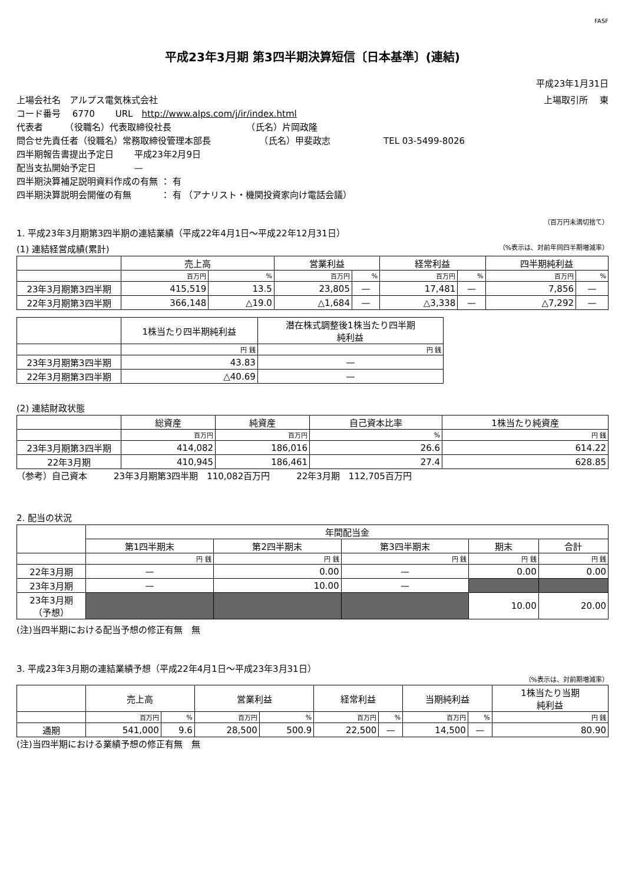FASF
平成23年3月期 第3四半期決算短信〔日本基準〕(連結)
平成23年1月31日
上場会社名　アルプス電気株式会社 上場取引所　 東
コード番号　 6770　　 URL　http://www.alps.com/j/ir/index.html
代表者　　　（役職名）代表取締役社長　　　　　　　　　（氏名）片岡政隆
問合せ先責任者（役職名）常務取締役管理本部長　　　　　　（氏名）甲斐政志　　　　　　TEL 03-5499-8026
四半期報告書提出予定日　　 平成23年2月9日
配当支払開始予定日　　　　 —
四半期決算補足説明資料作成の有無 ： 有
四半期決算説明会開催の有無　　　 ： 有 （アナリスト・機関投資家向け電話会議）
（百万円未満切捨て）
1. 平成23年3月期第3四半期の連結業績（平成22年4月1日～平成22年12月31日）
(1) 連結経営成績(累計) （%表示は、対前年同四半期増減率）
| | 売上高 | | 営業利益 | | 経常利益 | | 四半期純利益 | |
| --- | --- | --- | --- | --- | --- | --- | --- | --- |
| | 百万円 | % | 百万円 | % | 百万円 | % | 百万円 | % |
| 23年3月期第3四半期 | 415,519 | 13.5 | 23,805 | — | 17,481 | — | 7,856 | — |
| 22年3月期第3四半期 | 366,148 | △19.0 | △1,684 | — | △3,338 | — | △7,292 | — |
| | 1株当たり四半期純利益 | 潜在株式調整後1株当たり四半期 純利益 |
| --- | --- | --- |
| | 円 銭 | 円 銭 |
| 23年3月期第3四半期 | 43.83 | — |
| 22年3月期第3四半期 | △40.69 | — |
(2) 連結財政状態
| | 総資産 | 純資産 | 自己資本比率 | 1株当たり純資産 |
| --- | --- | --- | --- | --- |
| | 百万円 | 百万円 | % | 円 銭 |
| 23年3月期第3四半期 | 414,082 | 186,016 | 26.6 | 614.22 |
| 22年3月期 | 410,945 | 186,461 | 27.4 | 628.85 |
（参考）自己資本　　　23年3月期第3四半期　110,082百万円　　　22年3月期　112,705百万円
2. 配当の状況
| | 年間配当金 | | | | |
| --- | --- | --- | --- | --- | --- |
| | 第1四半期末 | 第2四半期末 | 第3四半期末 | 期末 | 合計 |
| | 円 銭 | 円 銭 | 円 銭 | 円 銭 | 円 銭 |
| 22年3月期 | — | 0.00 | — | 0.00 | 0.00 |
| 23年3月期 | — | 10.00 | — | | |
| 23年3月期 （予想） | | | | 10.00 | 20.00 |
(注)当四半期における配当予想の修正有無　無
3. 平成23年3月期の連結業績予想（平成22年4月1日～平成23年3月31日）
（%表示は、対前期増減率）
| | 売上高 | | 営業利益 | | 経常利益 | | 当期純利益 | | 1株当たり当期 純利益 |
| --- | --- | --- | --- | --- | --- | --- | --- | --- | --- |
| | 百万円 | % | 百万円 | % | 百万円 | % | 百万円 | % | 円 銭 |
| 通期 | 541,000 | 9.6 | 28,500 | 500.9 | 22,500 | — | 14,500 | — | 80.90 |
(注)当四半期における業績予想の修正有無　無